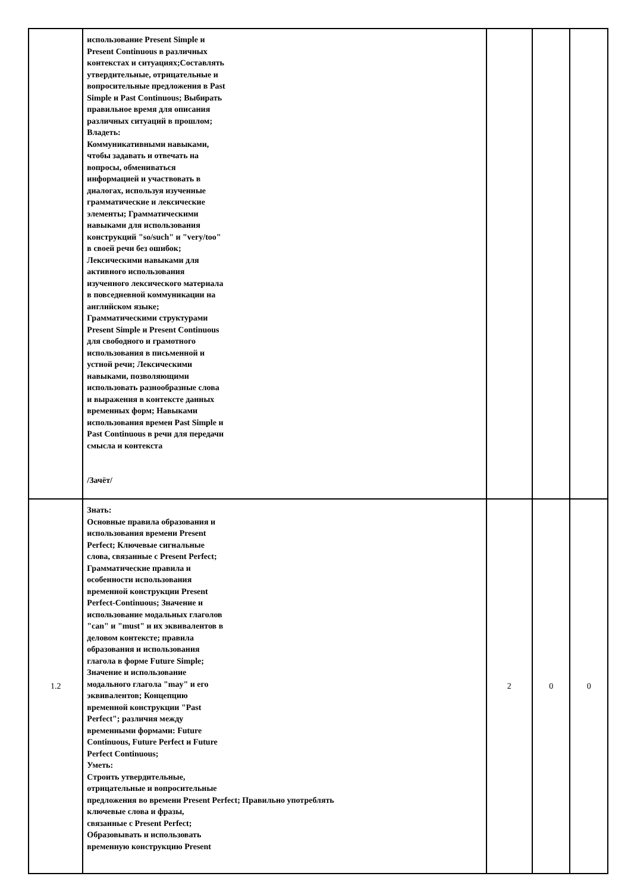| | использование Present Simple и Present Continuous в различных контекстах и ситуациях;Составлять утвердительные, отрицательные и вопросительные предложения в Past Simple и Past Continuous; Выбирать правильное время для описания различных ситуаций в прошлом; Владеть: Коммуникативными навыками, чтобы задавать и отвечать на вопросы, обмениваться информацией и участвовать в диалогах, используя изученные грамматические и лексические элементы; Грамматическими навыками для использования конструкций "so/such" и "very/too" в своей речи без ошибок; Лексическими навыками для активного использования изученного лексического материала в повседневной коммуникации на английском языке; Грамматическими структурами Present Simple и Present Continuous для свободного и грамотного использования в письменной и устной речи; Лексическими навыками, позволяющими использовать разнообразные слова и выражения в контексте данных временных форм; Навыками использования времен Past Simple и Past Continuous в речи для передачи смысла и контекста /Зачёт/ | | | |
| 1.2 | Знать: Основные правила образования и использования времени Present Perfect; Ключевые сигнальные слова, связанные с Present Perfect; Грамматические правила и особенности использования временной конструкции Present Perfect-Continuous; Значение и использование модальных глаголов "can" и "must" и их эквивалентов в деловом контексте; правила образования и использования глагола в форме Future Simple; Значение и использование модального глагола "may" и его эквивалентов; Концепцию временной конструкции "Past Perfect"; различия между временными формами: Future Continuous, Future Perfect и Future Perfect Continuous; Уметь: Строить утвердительные, отрицательные и вопросительные предложения во времени Present Perfect; Правильно употреблять ключевые слова и фразы, связанные с Present Perfect; Образовывать и использовать временную конструкцию Present | 2 | 0 | 0 |